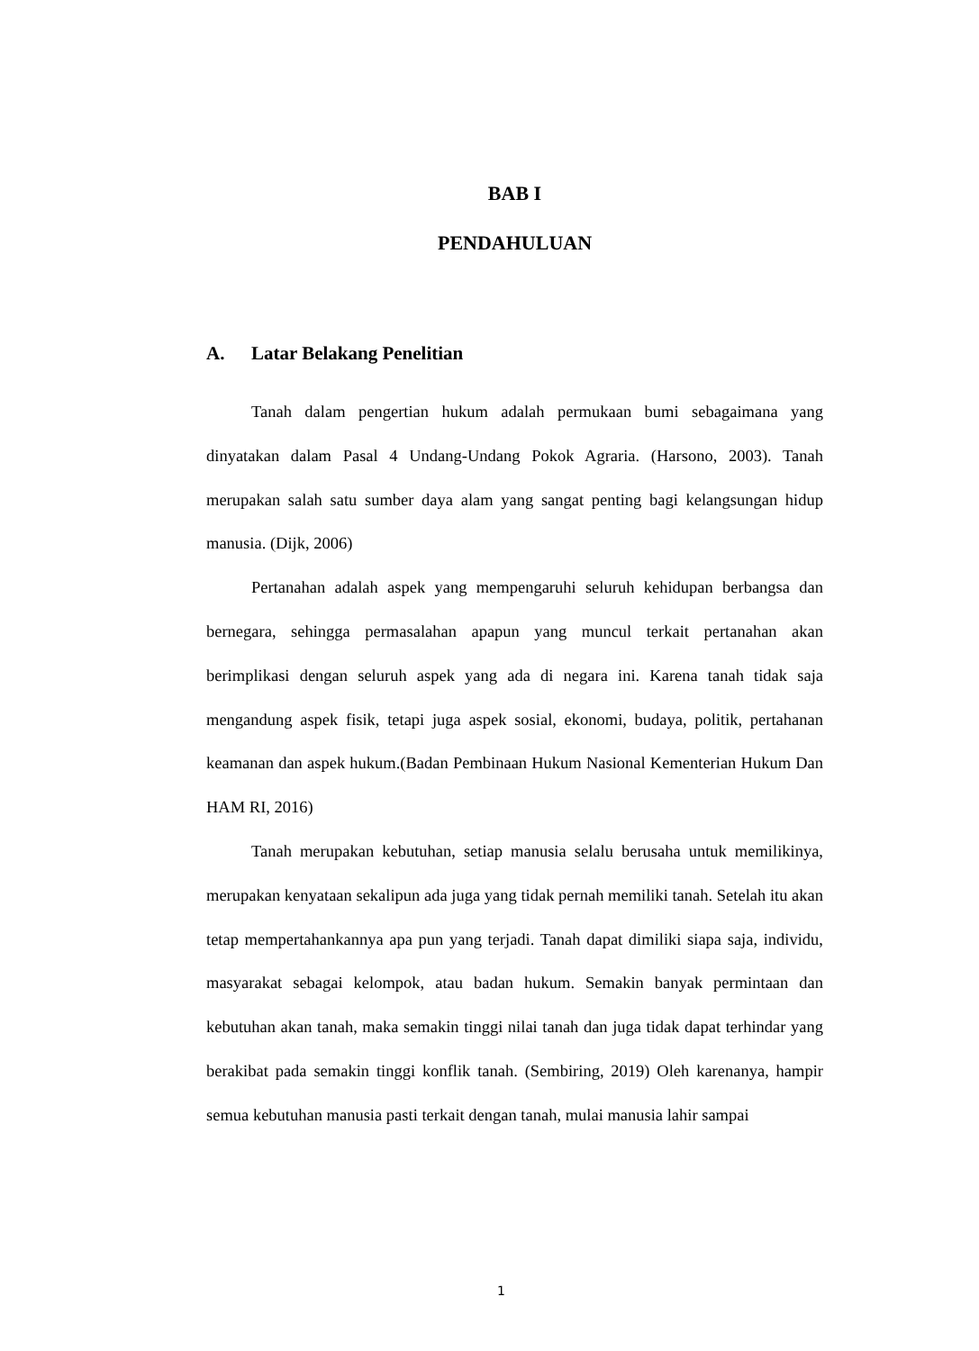BAB I
PENDAHULUAN
A. Latar Belakang Penelitian
Tanah dalam pengertian hukum adalah permukaan bumi sebagaimana yang dinyatakan dalam Pasal 4 Undang-Undang Pokok Agraria. (Harsono, 2003). Tanah merupakan salah satu sumber daya alam yang sangat penting bagi kelangsungan hidup manusia. (Dijk, 2006)
Pertanahan adalah aspek yang mempengaruhi seluruh kehidupan berbangsa dan bernegara, sehingga permasalahan apapun yang muncul terkait pertanahan akan berimplikasi dengan seluruh aspek yang ada di negara ini. Karena tanah tidak saja mengandung aspek fisik, tetapi juga aspek sosial, ekonomi, budaya, politik, pertahanan keamanan dan aspek hukum.(Badan Pembinaan Hukum Nasional Kementerian Hukum Dan HAM RI, 2016)
Tanah merupakan kebutuhan, setiap manusia selalu berusaha untuk memilikinya, merupakan kenyataan sekalipun ada juga yang tidak pernah memiliki tanah. Setelah itu akan tetap mempertahankannya apa pun yang terjadi. Tanah dapat dimiliki siapa saja, individu, masyarakat sebagai kelompok, atau badan hukum. Semakin banyak permintaan dan kebutuhan akan tanah, maka semakin tinggi nilai tanah dan juga tidak dapat terhindar yang berakibat pada semakin tinggi konflik tanah. (Sembiring, 2019) Oleh karenanya, hampir semua kebutuhan manusia pasti terkait dengan tanah, mulai manusia lahir sampai
1